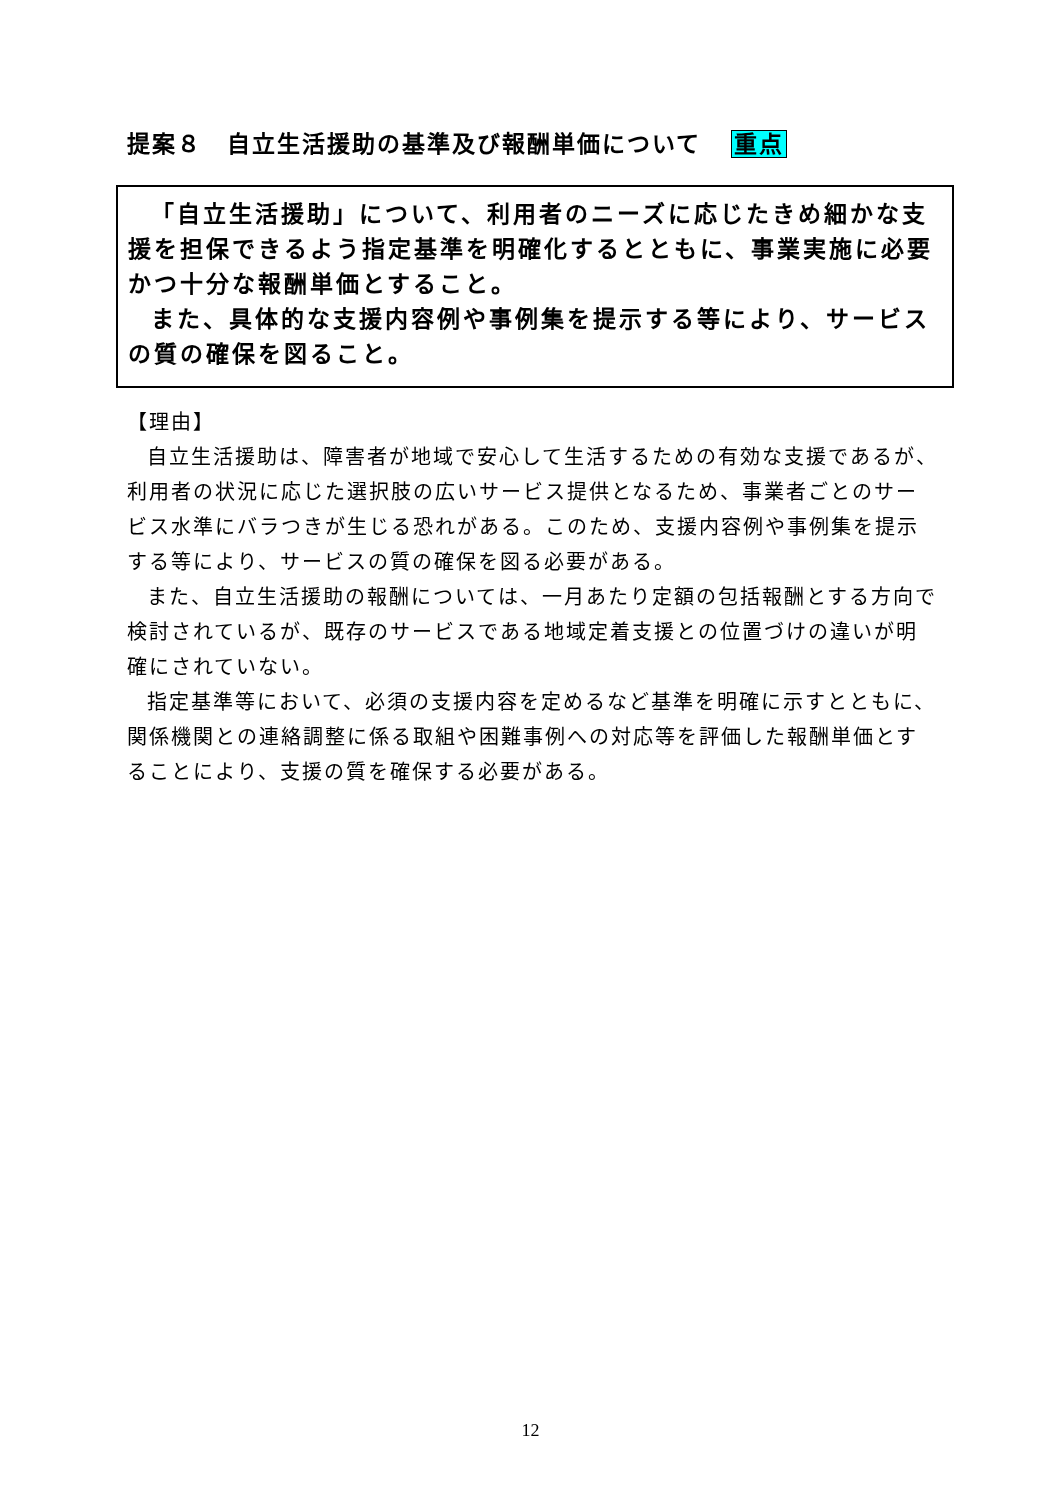提案８　自立生活援助の基準及び報酬単価について 重点
「自立生活援助」について、利用者のニーズに応じたきめ細かな支援を担保できるよう指定基準を明確化するとともに、事業実施に必要かつ十分な報酬単価とすること。
また、具体的な支援内容例や事例集を提示する等により、サービスの質の確保を図ること。
【理由】
自立生活援助は、障害者が地域で安心して生活するための有効な支援であるが、利用者の状況に応じた選択肢の広いサービス提供となるため、事業者ごとのサービス水準にバラつきが生じる恐れがある。このため、支援内容例や事例集を提示する等により、サービスの質の確保を図る必要がある。
また、自立生活援助の報酬については、一月あたり定額の包括報酬とする方向で検討されているが、既存のサービスである地域定着支援との位置づけの違いが明確にされていない。
指定基準等において、必須の支援内容を定めるなど基準を明確に示すとともに、関係機関との連絡調整に係る取組や困難事例への対応等を評価した報酬単価とすることにより、支援の質を確保する必要がある。
12